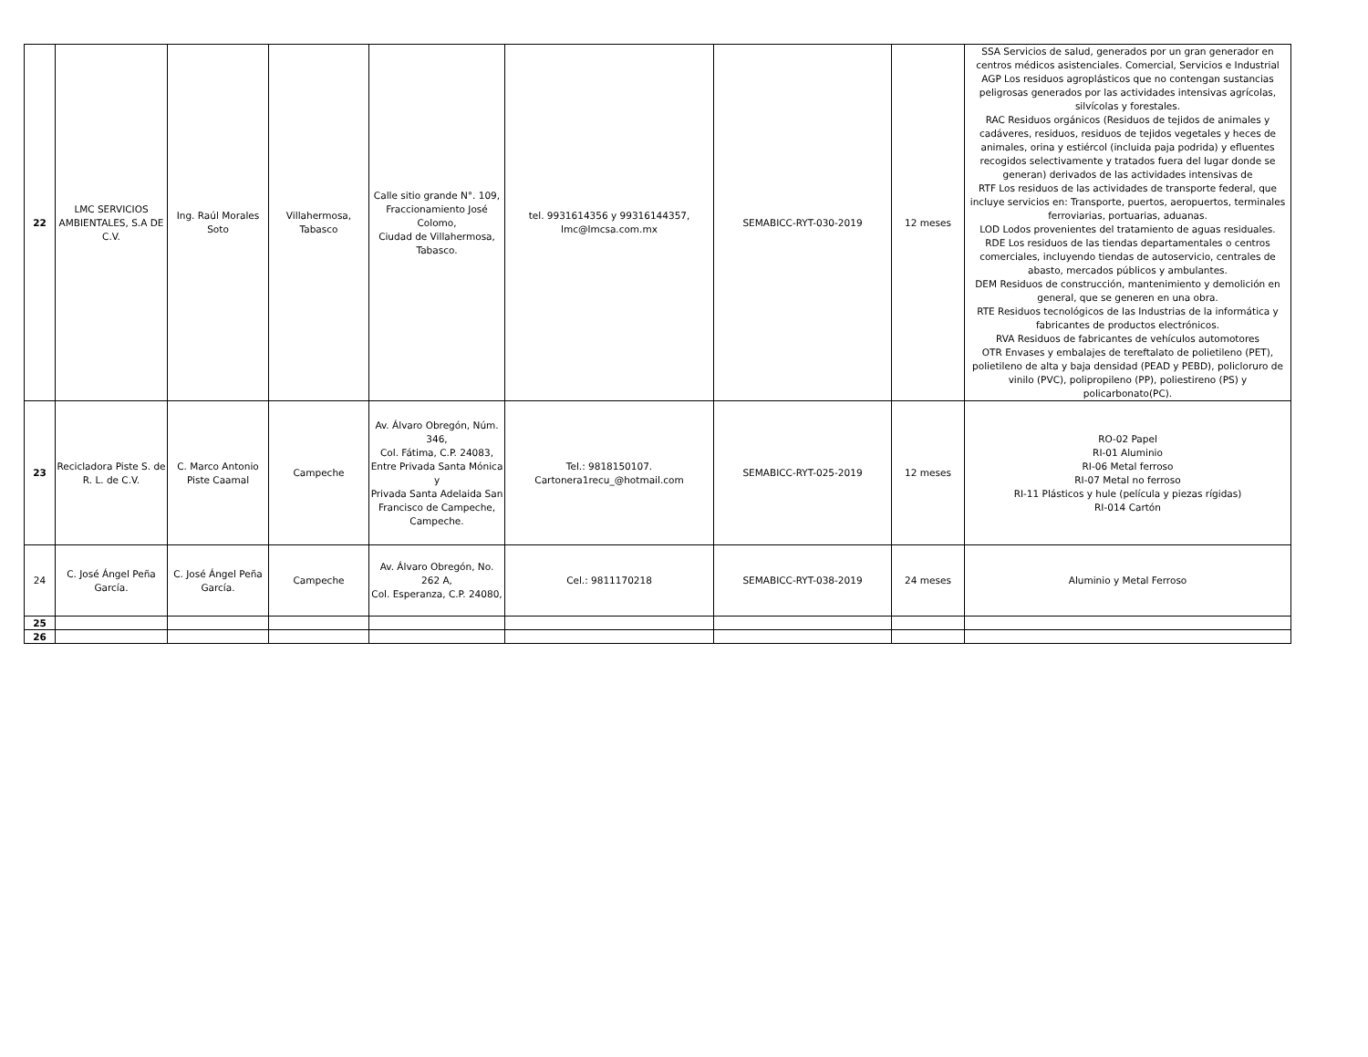| 22 | LMC SERVICIOS AMBIENTALES, S.A DE C.V. | Ing. Raúl Morales Soto | Villahermosa, Tabasco | Calle sitio grande N°. 109, Fraccionamiento José Colomo, Ciudad de Villahermosa, Tabasco. | tel. 9931614356 y 99316144357, lmc@lmcsa.com.mx | SEMABICC-RYT-030-2019 | 12 meses | SSA Servicios de salud, generados por un gran generador en centros médicos asistenciales. Comercial, Servicios e Industrial AGP Los residuos agroplásticos que no contengan sustancias peligrosas generados por las actividades intensivas agrícolas, silvícolas y forestales. RAC Residuos orgánicos (Residuos de tejidos de animales y cadáveres, residuos, residuos de tejidos vegetales y heces de animales, orina y estiércol (incluida paja podrida) y efluentes recogidos selectivamente y tratados fuera del lugar donde se generan) derivados de las actividades intensivas de RTF Los residuos de las actividades de transporte federal, que incluye servicios en: Transporte, puertos, aeropuertos, terminales ferroviarias, portuarias, aduanas. LOD Lodos provenientes del tratamiento de aguas residuales. RDE Los residuos de las tiendas departamentales o centros comerciales, incluyendo tiendas de autoservicio, centrales de abasto, mercados públicos y ambulantes. DEM Residuos de construcción, mantenimiento y demolición en general, que se generen en una obra. RTE Residuos tecnológicos de las Industrias de la informática y fabricantes de productos electrónicos. RVA Residuos de fabricantes de vehículos automotores OTR Envases y embalajes de tereftalato de polietileno (PET), polietileno de alta y baja densidad (PEAD y PEBD), policloruro de vinilo (PVC), polipropileno (PP), poliestireno (PS) y policarbonato(PC). |
| 23 | Recicladora Piste S. de R. L. de C.V. | C. Marco Antonio Piste Caamal | Campeche | Av. Álvaro Obregón, Núm. 346, Col. Fátima, C.P. 24083, Entre Privada Santa Mónica y Privada Santa Adelaida San Francisco de Campeche, Campeche. | Tel.: 9818150107. Cartonera1recu_@hotmail.com | SEMABICC-RYT-025-2019 | 12 meses | RO-02 Papel RI-01 Aluminio RI-06 Metal ferroso RI-07 Metal no ferroso RI-11 Plásticos y hule (película y piezas rígidas) RI-014 Cartón |
| 24 | C. José Ángel Peña García. | C. José Ángel Peña García. | Campeche | Av. Álvaro Obregón, No. 262 A, Col. Esperanza, C.P. 24080, | Cel.: 9811170218 | SEMABICC-RYT-038-2019 | 24 meses | Aluminio y Metal Ferroso |
| 25 | | | | | | | | |
| 26 | | | | | | | | |